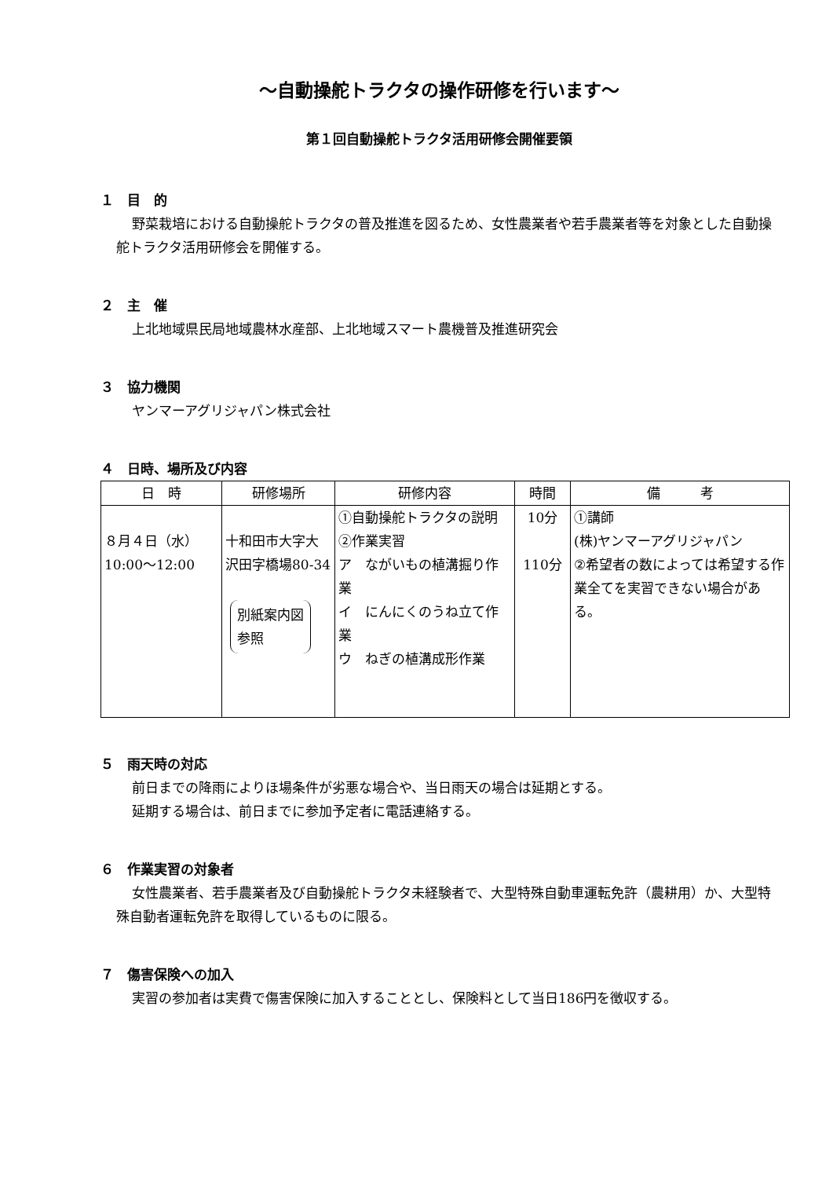～自動操舵トラクタの操作研修を行います～
第１回自動操舵トラクタ活用研修会開催要領
１　目　的
野菜栽培における自動操舵トラクタの普及推進を図るため、女性農業者や若手農業者等を対象とした自動操舵トラクタ活用研修会を開催する。
２　主　催
上北地域県民局地域農林水産部、上北地域スマート農機普及推進研究会
３　協力機関
ヤンマーアグリジャパン株式会社
４　日時、場所及び内容
| 日 時 | 研修場所 | 研修内容 | 時間 | 備 考 |
| --- | --- | --- | --- | --- |
| ８月４日（水） 10:00～12:00 | 十和田市大字大沢田字橋場80-34 別紙案内図 参照 | ①自動操舵トラクタの説明 ②作業実習 ア ながいもの植溝掘り作業 イ にんにくのうね立て作業 ウ ねぎの植溝成形作業 | 10分 110分 | ①講師 (株)ヤンマーアグリジャパン ②希望者の数によっては希望する作業全てを実習できない場合がある。 |
５　雨天時の対応
前日までの降雨によりほ場条件が劣悪な場合や、当日雨天の場合は延期とする。
延期する場合は、前日までに参加予定者に電話連絡する。
６　作業実習の対象者
女性農業者、若手農業者及び自動操舵トラクタ未経験者で、大型特殊自動車運転免許（農耕用）か、大型特殊自動者運転免許を取得しているものに限る。
７　傷害保険への加入
実習の参加者は実費で傷害保険に加入することとし、保険料として当日186円を徴収する。